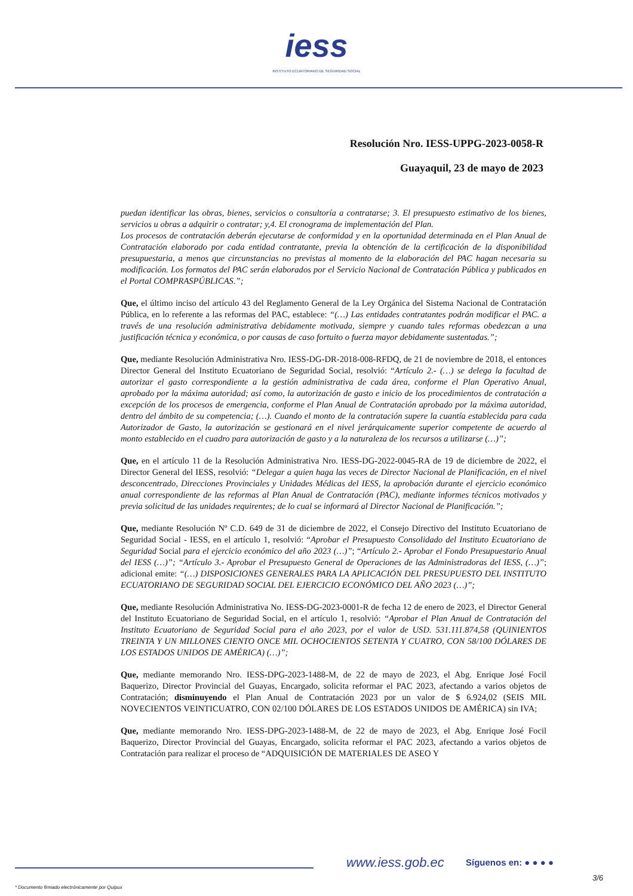iess
INSTITUTO ECUATORIANO DE SEGURIDAD SOCIAL
Resolución Nro. IESS-UPPG-2023-0058-R
Guayaquil, 23 de mayo de 2023
puedan identificar las obras, bienes, servicios o consultoría a contratarse; 3. El presupuesto estimativo de los bienes, servicios u obras a adquirir o contratar; y,4. El cronograma de implementación del Plan.
Los procesos de contratación deberán ejecutarse de conformidad y en la oportunidad determinada en el Plan Anual de Contratación elaborado por cada entidad contratante, previa la obtención de la certificación de la disponibilidad presupuestaria, a menos que circunstancias no previstas al momento de la elaboración del PAC hagan necesaria su modificación. Los formatos del PAC serán elaborados por el Servicio Nacional de Contratación Pública y publicados en el Portal COMPRASPÚBLICAS.”;
Que, el último inciso del artículo 43 del Reglamento General de la Ley Orgánica del Sistema Nacional de Contratación Pública, en lo referente a las reformas del PAC, establece: “(…) Las entidades contratantes podrán modificar el PAC. a través de una resolución administrativa debidamente motivada, siempre y cuando tales reformas obedezcan a una justificación técnica y económica, o por causas de caso fortuito o fuerza mayor debidamente sustentadas.”;
Que, mediante Resolución Administrativa Nro. IESS-DG-DR-2018-008-RFDQ, de 21 de noviembre de 2018, el entonces Director General del Instituto Ecuatoriano de Seguridad Social, resolvió: “Artículo 2.- (…) se delega la facultad de autorizar el gasto correspondiente a la gestión administrativa de cada área, conforme el Plan Operativo Anual, aprobado por la máxima autoridad; así como, la autorización de gasto e inicio de los procedimientos de contratación a excepción de los procesos de emergencia, conforme el Plan Anual de Contratación aprobado por la máxima autoridad, dentro del ámbito de su competencia; (…). Cuando el monto de la contratación supere la cuantía establecida para cada Autorizador de Gasto, la autorización se gestionará en el nivel jerárquicamente superior competente de acuerdo al monto establecido en el cuadro para autorización de gasto y a la naturaleza de los recursos a utilizarse (…)”;
Que, en el artículo 11 de la Resolución Administrativa Nro. IESS-DG-2022-0045-RA de 19 de diciembre de 2022, el Director General del IESS, resolvió: “Delegar a quien haga las veces de Director Nacional de Planificación, en el nivel desconcentrado, Direcciones Provinciales y Unidades Médicas del IESS, la aprobación durante el ejercicio económico anual correspondiente de las reformas al Plan Anual de Contratación (PAC), mediante informes técnicos motivados y previa solicitud de las unidades requirentes; de lo cual se informará al Director Nacional de Planificación.”;
Que, mediante Resolución Nº C.D. 649 de 31 de diciembre de 2022, el Consejo Directivo del Instituto Ecuatoriano de Seguridad Social - IESS, en el artículo 1, resolvió: “Aprobar el Presupuesto Consolidado del Instituto Ecuatoriano de Seguridad Social para el ejercicio económico del año 2023 (…)”; “Artículo 2.- Aprobar el Fondo Presupuestario Anual del IESS (…)”; “Artículo 3.- Aprobar el Presupuesto General de Operaciones de las Administradoras del IESS, (…)”; adicional emite: “(…) DISPOSICIONES GENERALES PARA LA APLICACIÓN DEL PRESUPUESTO DEL INSTITUTO ECUATORIANO DE SEGURIDAD SOCIAL DEL EJERCICIO ECONÓMICO DEL AÑO 2023 (…)”;
Que, mediante Resolución Administrativa No. IESS-DG-2023-0001-R de fecha 12 de enero de 2023, el Director General del Instituto Ecuatoriano de Seguridad Social, en el artículo 1, resolvió: “Aprobar el Plan Anual de Contratación del Instituto Ecuatoriano de Seguridad Social para el año 2023, por el valor de USD. 531.111.874,58 (QUINIENTOS TREINTA Y UN MILLONES CIENTO ONCE MIL OCHOCIENTOS SETENTA Y CUATRO, CON 58/100 DÓLARES DE LOS ESTADOS UNIDOS DE AMÉRICA) (…)”;
Que, mediante memorando Nro. IESS-DPG-2023-1488-M, de 22 de mayo de 2023, el Abg. Enrique José Focil Baquerizo, Director Provincial del Guayas, Encargado, solicita reformar el PAC 2023, afectando a varios objetos de Contratación; disminuyendo el Plan Anual de Contratación 2023 por un valor de $ 6.924,02 (SEIS MIL NOVECIENTOS VEINTICUATRO, CON 02/100 DÓLARES DE LOS ESTADOS UNIDOS DE AMÉRICA) sin IVA;
Que, mediante memorando Nro. IESS-DPG-2023-1488-M, de 22 de mayo de 2023, el Abg. Enrique José Focil Baquerizo, Director Provincial del Guayas, Encargado, solicita reformar el PAC 2023, afectando a varios objetos de Contratación para realizar el proceso de “ADQUISICIÓN DE MATERIALES DE ASEO Y
www.iess.gob.ec Síguenos en: ● ● ● ●
3/6
* Documento firmado electrónicamente por Quipux